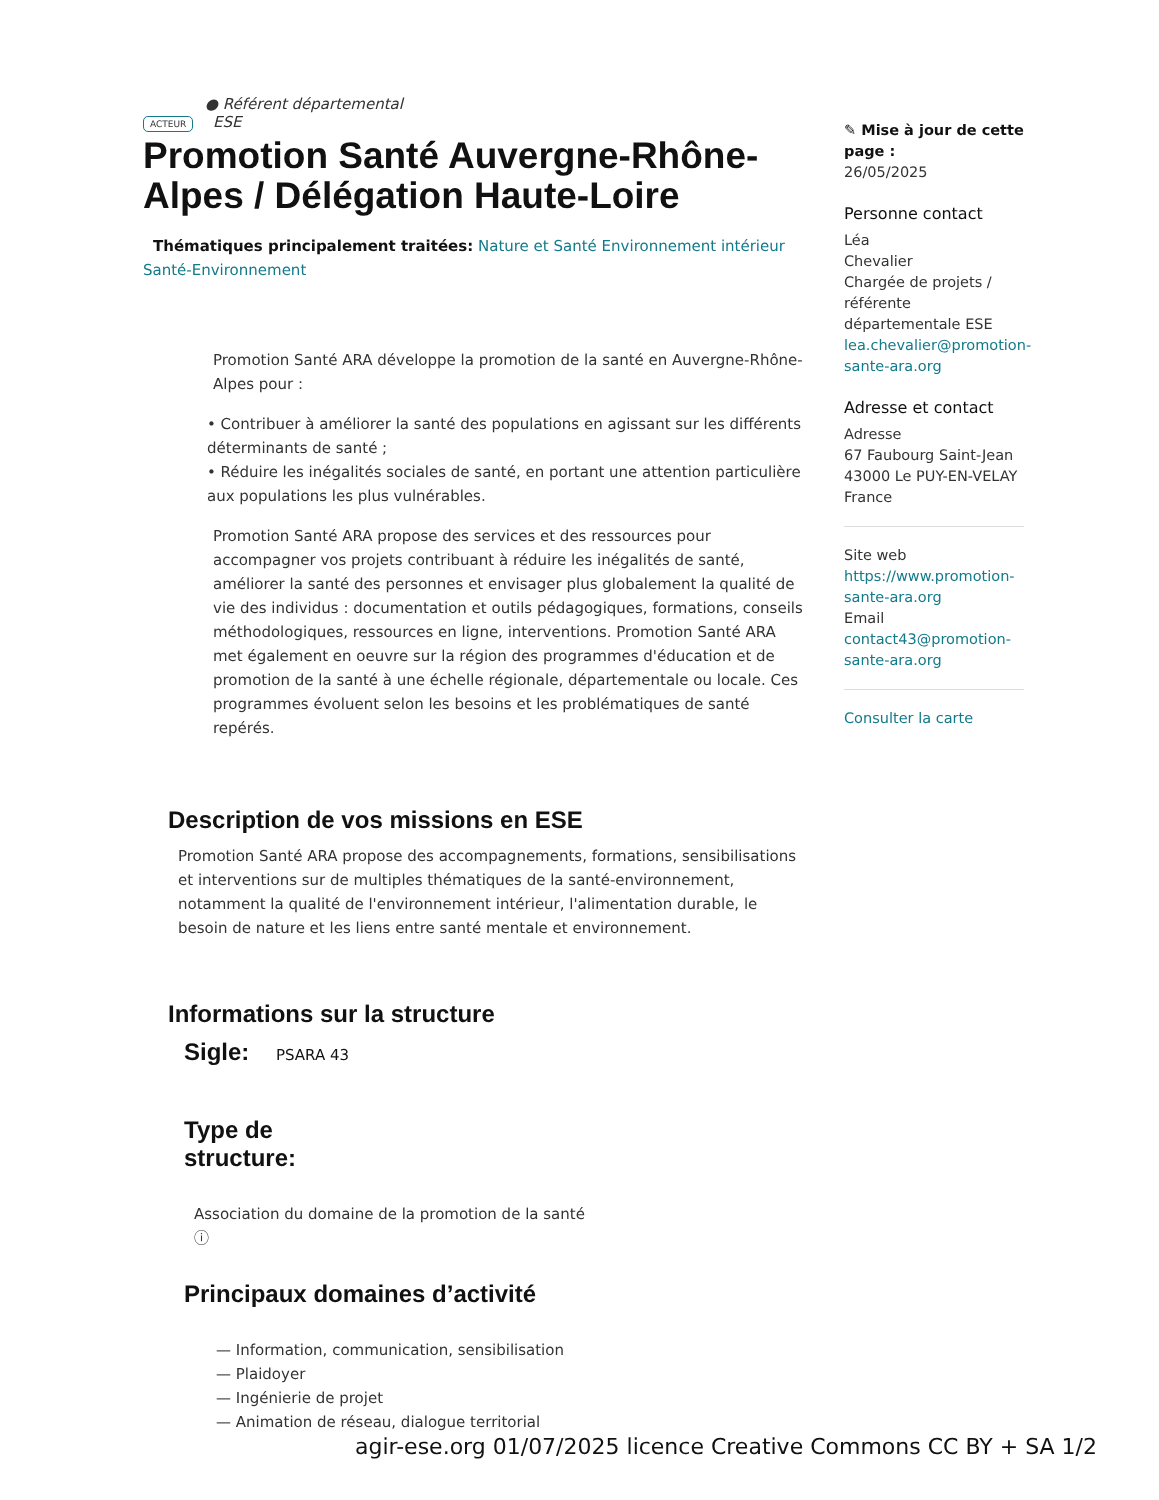● Référent départemental
ACTEUR ESE
Promotion Santé Auvergne-Rhône-Alpes / Délégation Haute-Loire
Thématiques principalement traitées: Nature et Santé Environnement intérieur Santé-Environnement
Promotion Santé ARA développe la promotion de la santé en Auvergne-Rhône-Alpes pour :
• Contribuer à améliorer la santé des populations en agissant sur les différents déterminants de santé ;
• Réduire les inégalités sociales de santé, en portant une attention particulière aux populations les plus vulnérables.
Promotion Santé ARA propose des services et des ressources pour accompagner vos projets contribuant à réduire les inégalités de santé, améliorer la santé des personnes et envisager plus globalement la qualité de vie des individus : documentation et outils pédagogiques, formations, conseils méthodologiques, ressources en ligne, interventions. Promotion Santé ARA met également en oeuvre sur la région des programmes d'éducation et de promotion de la santé à une échelle régionale, départementale ou locale. Ces programmes évoluent selon les besoins et les problématiques de santé repérés.
Description de vos missions en ESE
Promotion Santé ARA propose des accompagnements, formations, sensibilisations et interventions sur de multiples thématiques de la santé-environnement, notamment la qualité de l'environnement intérieur, l'alimentation durable, le besoin de nature et les liens entre santé mentale et environnement.
Informations sur la structure
Sigle: PSARA 43
Type de
structure:
Association du domaine de la promotion de la santé
ⓘ
Principaux domaines d’activité
— Information, communication, sensibilisation
— Plaidoyer
— Ingénierie de projet
— Animation de réseau, dialogue territorial
✎ Mise à jour de cette page :
26/05/2025
Personne contact
Léa
Chevalier
Chargée de projets / référente départementale ESE
lea.chevalier@promotion-sante-ara.org
Adresse et contact
Adresse
67 Faubourg Saint-Jean
43000 Le PUY-EN-VELAY
France
Site web
https://www.promotion-sante-ara.org
Email
contact43@promotion-sante-ara.org
Consulter la carte
agir-ese.org 01/07/2025 licence Creative Commons CC BY + SA 1/2